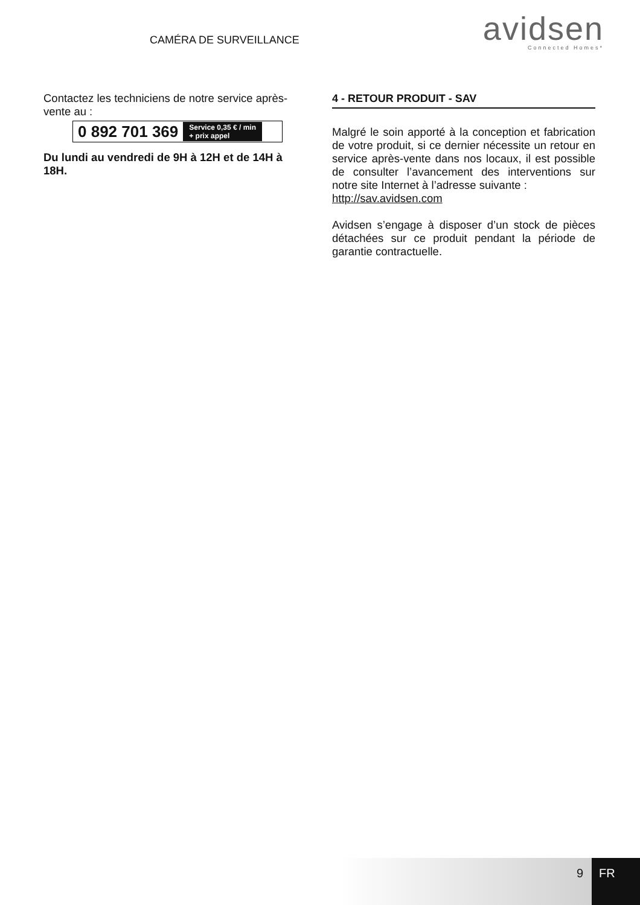CAMÉRA DE SURVEILLANCE
avidsen
Connected Homes*
Contactez les techniciens de notre service après-vente au :
0 892 701 369 Service 0,35 € / min
+ prix appel
Du lundi au vendredi de 9H à 12H et de 14H à 18H.
4 - RETOUR PRODUIT - SAV
Malgré le soin apporté à la conception et fabrication de votre produit, si ce dernier nécessite un retour en service après-vente dans nos locaux, il est possible de consulter l’avancement des interventions sur notre site Internet à l’adresse suivante :
http://sav.avidsen.com
Avidsen s’engage à disposer d’un stock de pièces détachées sur ce produit pendant la période de garantie contractuelle.
9 FR